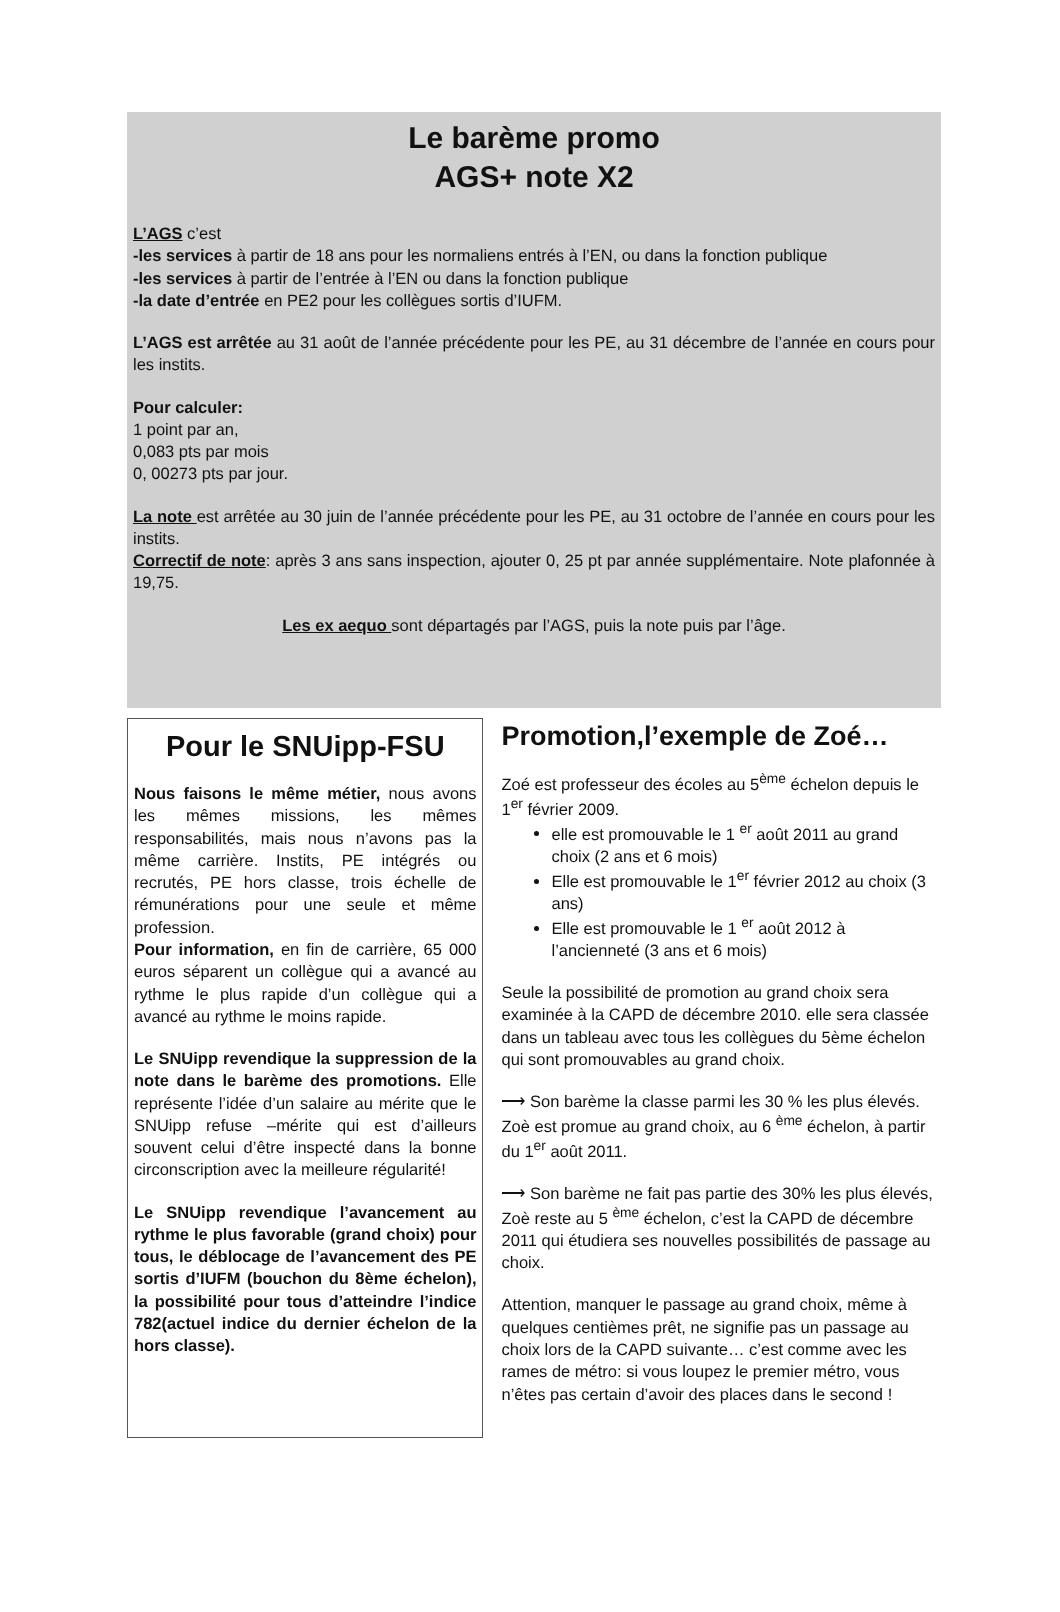Le barème promo
AGS+ note X2
L’AGS c’est
-les services à partir de 18 ans pour les normaliens entrés à l’EN, ou dans la fonction publique
-les services à partir de l’entrée à l’EN ou dans la fonction publique
-la date d’entrée en PE2 pour les collègues sortis d’IUFM.
L’AGS est arrêtée au 31 août de l’année précédente pour les PE, au 31 décembre de l’année en cours pour les instits.
Pour calculer:
1 point par an,
0,083 pts par mois
0, 00273 pts par jour.
La note est arrêtée au 30 juin de l’année précédente pour les PE, au 31 octobre de l’année en cours pour les instits.
Correctif de note: après 3 ans sans inspection, ajouter 0, 25 pt par année supplémentaire. Note plafonnée à 19,75.
Les ex aequo sont départagés par l’AGS, puis la note puis par l’âge.
Pour le SNUipp-FSU
Nous faisons le même métier, nous avons les mêmes missions, les mêmes responsabilités, mais nous n’avons pas la même carrière. Instits, PE intégrés ou recrutés, PE hors classe, trois échelle de rémunérations pour une seule et même profession.
Pour information, en fin de carrière, 65 000 euros séparent un collègue qui a avancé au rythme le plus rapide d’un collègue qui a avancé au rythme le moins rapide.
Le SNUipp revendique la suppression de la note dans le barème des promotions. Elle représente l’idée d’un salaire au mérite que le SNUipp refuse –mérite qui est d’ailleurs souvent celui d’être inspecté dans la bonne circonscription avec la meilleure régularité!
Le SNUipp revendique l’avancement au rythme le plus favorable (grand choix) pour tous, le déblocage de l’avancement des PE sortis d’IUFM (bouchon du 8ème échelon), la possibilité pour tous d’atteindre l’indice 782(actuel indice du dernier échelon de la hors classe).
Promotion,l’exemple de Zoé…
Zoé est professeur des écoles au 5<sup>ème</sup> échelon depuis le 1<sup>er</sup> février 2009.
elle est promouvable le 1 <sup>er</sup> août 2011 au grand choix (2 ans et 6 mois)
Elle est promouvable le 1<sup>er</sup> février 2012 au choix (3 ans)
Elle est promouvable le 1 <sup>er</sup> août 2012 à l’ancienneté (3 ans et 6 mois)
Seule la possibilité de promotion au grand choix sera examinée à la CAPD de décembre 2010. elle sera classée dans un tableau avec tous les collègues du 5ème échelon qui sont promouvables au grand choix.
⟶ Son barème la classe parmi les 30 % les plus élevés. Zoè est promue au grand choix, au 6 <sup>ème</sup> échelon, à partir du 1<sup>er</sup> août 2011.
⟶ Son barème ne fait pas partie des 30% les plus élevés, Zoè reste au 5 <sup>ème</sup> échelon, c’est la CAPD de décembre 2011 qui étudiera ses nouvelles possibilités de passage au choix.
Attention, manquer le passage au grand choix, même à quelques centièmes prêt, ne signifie pas un passage au choix lors de la CAPD suivante… c’est comme avec les rames de métro: si vous loupez le premier métro, vous n’êtes pas certain d’avoir des places dans le second !